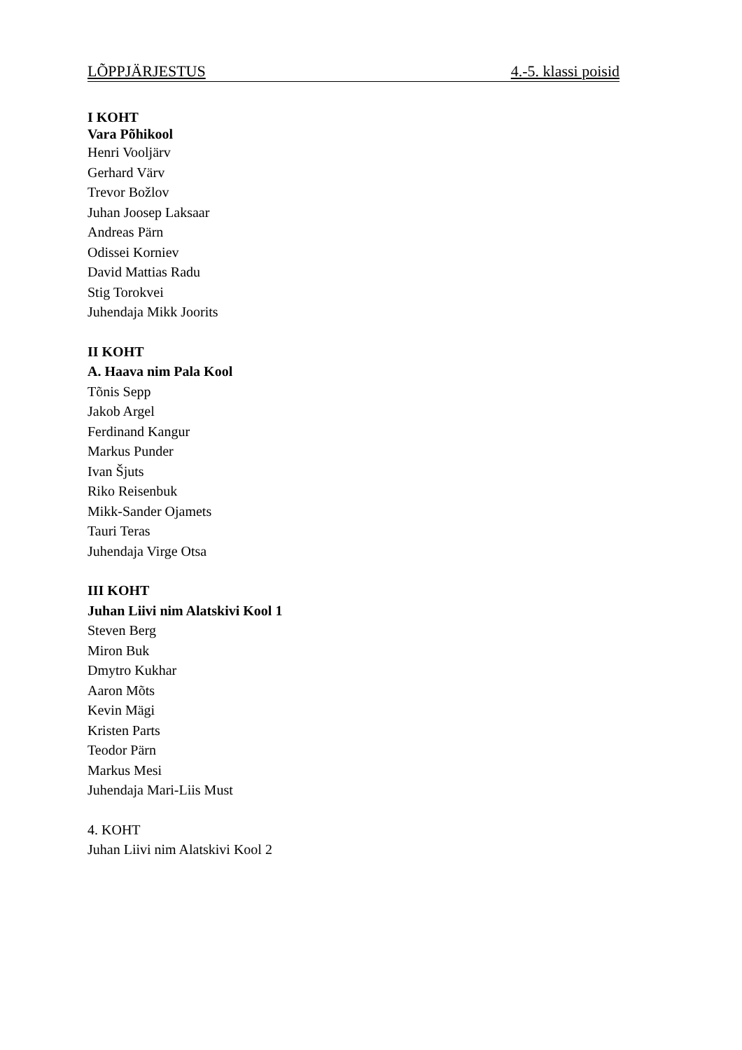LÕPPJÄRJESTUS 4.-5. klassi poisid
I KOHT
Vara Põhikool
Henri Vooljärv
Gerhard Värv
Trevor Božlov
Juhan Joosep Laksaar
Andreas Pärn
Odissei Korniev
David Mattias Radu
Stig Torokvei
Juhendaja Mikk Joorits
II KOHT
A. Haava nim Pala Kool
Tõnis Sepp
Jakob Argel
Ferdinand Kangur
Markus Punder
Ivan Šjuts
Riko Reisenbuk
Mikk-Sander Ojamets
Tauri Teras
Juhendaja Virge Otsa
III KOHT
Juhan Liivi nim Alatskivi Kool 1
Steven Berg
Miron Buk
Dmytro Kukhar
Aaron Mõts
Kevin Mägi
Kristen Parts
Teodor Pärn
Markus Mesi
Juhendaja Mari-Liis Must
4. KOHT
Juhan Liivi nim Alatskivi Kool 2